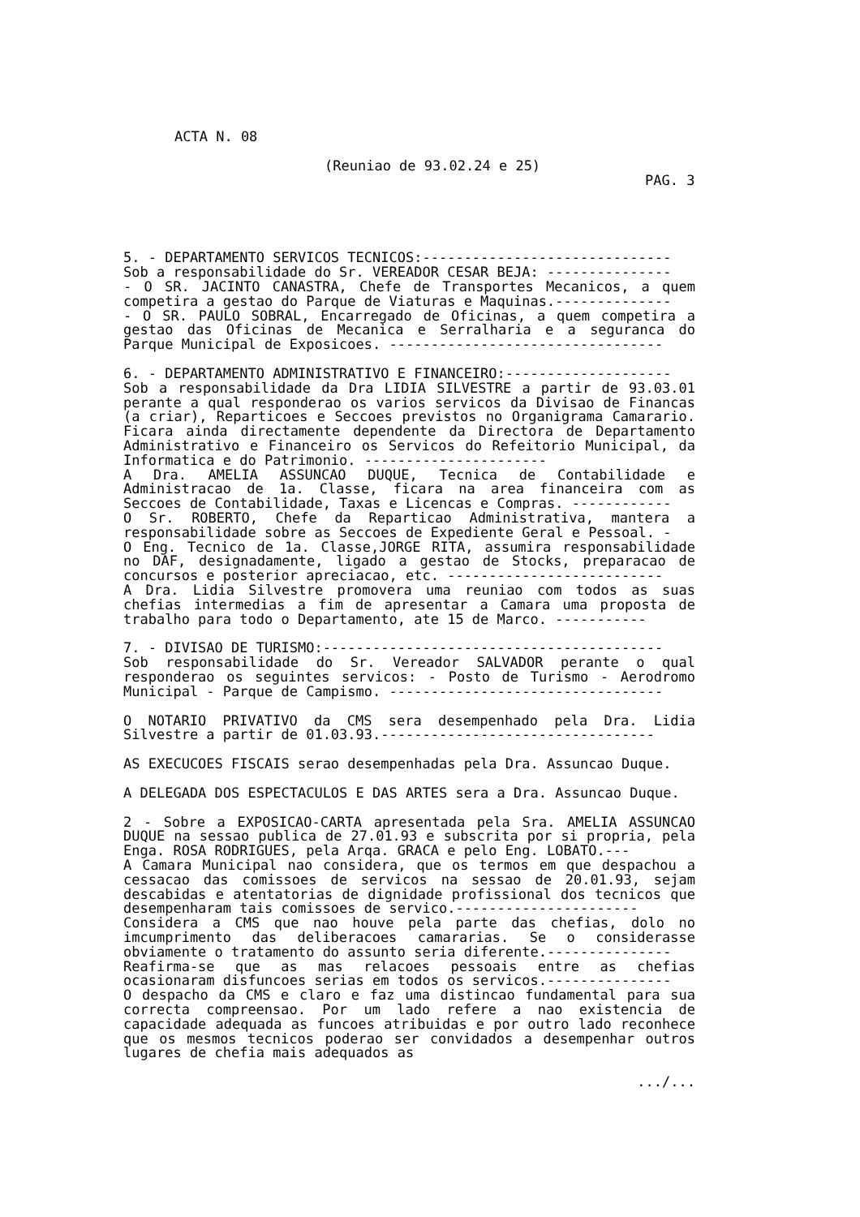ACTA N. 08
(Reuniao de 93.02.24 e 25)
PAG. 3
5. - DEPARTAMENTO SERVICOS TECNICOS:------------------------------
Sob a responsabilidade do Sr. VEREADOR CESAR BEJA: ---------------
- O SR. JACINTO CANASTRA, Chefe de Transportes Mecanicos, a quem competira a gestao do Parque de Viaturas e Maquinas.--------------
- O SR. PAULO SOBRAL, Encarregado de Oficinas, a quem competira a gestao das Oficinas de Mecanica e Serralharia e a seguranca do Parque Municipal de Exposicoes. ---------------------------------
6. - DEPARTAMENTO ADMINISTRATIVO E FINANCEIRO:--------------------
Sob a responsabilidade da Dra LIDIA SILVESTRE a partir de 93.03.01 perante a qual responderao os varios servicos da Divisao de Financas (a criar), Reparticoes e Seccoes previstos no Organigrama Camarario. Ficara ainda directamente dependente da Directora de Departamento Administrativo e Financeiro os Servicos do Refeitorio Municipal, da Informatica e do Patrimonio. ----------------------
A Dra. AMELIA ASSUNCAO DUQUE, Tecnica de Contabilidade e Administracao de 1a. Classe, ficara na area financeira com as Seccoes de Contabilidade, Taxas e Licencas e Compras. ------------
O Sr. ROBERTO, Chefe da Reparticao Administrativa, mantera a responsabilidade sobre as Seccoes de Expediente Geral e Pessoal. -
O Eng. Tecnico de 1a. Classe,JORGE RITA, assumira responsabilidade no DAF, designadamente, ligado a gestao de Stocks, preparacao de concursos e posterior apreciacao, etc. --------------------------
A Dra. Lidia Silvestre promovera uma reuniao com todos as suas chefias intermedias a fim de apresentar a Camara uma proposta de trabalho para todo o Departamento, ate 15 de Marco. -----------
7. - DIVISAO DE TURISMO:-----------------------------------------
Sob responsabilidade do Sr. Vereador SALVADOR perante o qual responderao os seguintes servicos: - Posto de Turismo - Aerodromo Municipal - Parque de Campismo. ---------------------------------
O NOTARIO PRIVATIVO da CMS sera desempenhado pela Dra. Lidia Silvestre a partir de 01.03.93.---------------------------------
AS EXECUCOES FISCAIS serao desempenhadas pela Dra. Assuncao Duque.
A DELEGADA DOS ESPECTACULOS E DAS ARTES sera a Dra. Assuncao Duque.
2 - Sobre a EXPOSICAO-CARTA apresentada pela Sra. AMELIA ASSUNCAO DUQUE na sessao publica de 27.01.93 e subscrita por si propria, pela Enga. ROSA RODRIGUES, pela Arqa. GRACA e pelo Eng. LOBATO.---
A Camara Municipal nao considera, que os termos em que despachou a cessacao das comissoes de servicos na sessao de 20.01.93, sejam descabidas e atentatorias de dignidade profissional dos tecnicos que desempenharam tais comissoes de servico.----------------------
Considera a CMS que nao houve pela parte das chefias, dolo no imcumprimento das deliberacoes camararias. Se o considerasse obviamente o tratamento do assunto seria diferente.---------------
Reafirma-se que as mas relacoes pessoais entre as chefias ocasionaram disfuncoes serias em todos os servicos.---------------
O despacho da CMS e claro e faz uma distincao fundamental para sua correcta compreensao. Por um lado refere a nao existencia de capacidade adequada as funcoes atribuidas e por outro lado reconhece que os mesmos tecnicos poderao ser convidados a desempenhar outros lugares de chefia mais adequados as
.../...